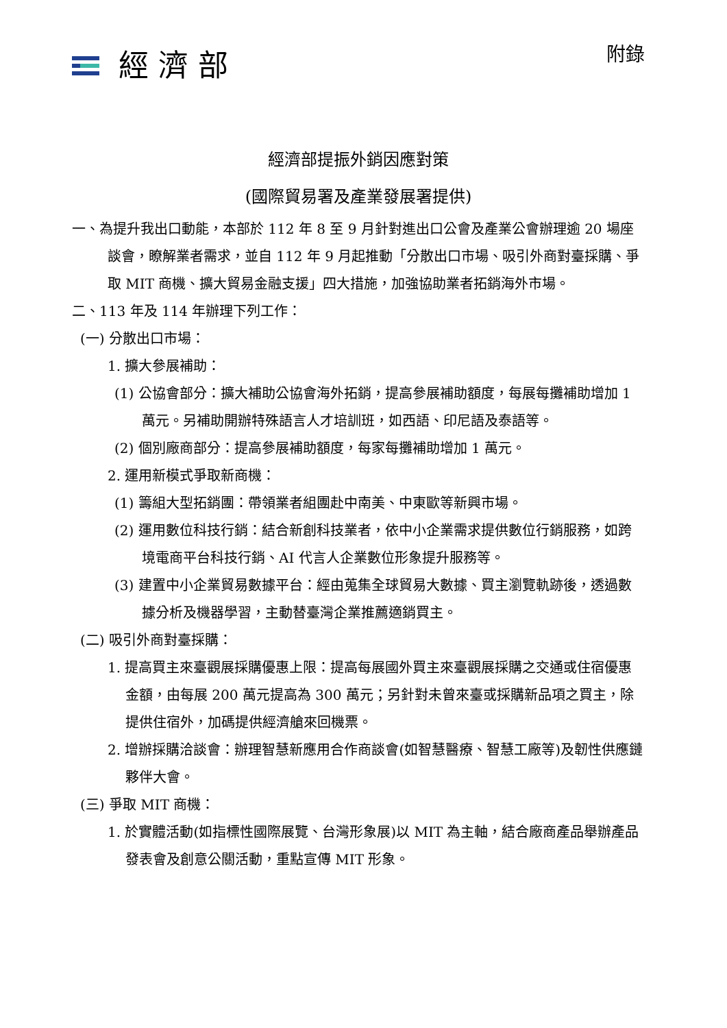經濟部
附錄
經濟部提振外銷因應對策
(國際貿易署及產業發展署提供)
一、為提升我出口動能，本部於 112 年 8 至 9 月針對進出口公會及產業公會辦理逾 20 場座談會，瞭解業者需求，並自 112 年 9 月起推動「分散出口市場、吸引外商對臺採購、爭取 MIT 商機、擴大貿易金融支援」四大措施，加強協助業者拓銷海外市場。
二、113 年及 114 年辦理下列工作：
(一) 分散出口市場：
1. 擴大參展補助：
(1) 公協會部分：擴大補助公協會海外拓銷，提高參展補助額度，每展每攤補助增加 1 萬元。另補助開辦特殊語言人才培訓班，如西語、印尼語及泰語等。
(2) 個別廠商部分：提高參展補助額度，每家每攤補助增加 1 萬元。
2. 運用新模式爭取新商機：
(1) 籌組大型拓銷團：帶領業者組團赴中南美、中東歐等新興市場。
(2) 運用數位科技行銷：結合新創科技業者，依中小企業需求提供數位行銷服務，如跨境電商平台科技行銷、AI 代言人企業數位形象提升服務等。
(3) 建置中小企業貿易數據平台：經由蒐集全球貿易大數據、買主瀏覽軌跡後，透過數據分析及機器學習，主動替臺灣企業推薦適銷買主。
(二) 吸引外商對臺採購：
1. 提高買主來臺觀展採購優惠上限：提高每展國外買主來臺觀展採購之交通或住宿優惠金額，由每展 200 萬元提高為 300 萬元；另針對未曾來臺或採購新品項之買主，除提供住宿外，加碼提供經濟艙來回機票。
2. 增辦採購洽談會：辦理智慧新應用合作商談會(如智慧醫療、智慧工廠等)及韌性供應鏈夥伴大會。
(三) 爭取 MIT 商機：
1. 於實體活動(如指標性國際展覽、台灣形象展)以 MIT 為主軸，結合廠商產品舉辦產品發表會及創意公關活動，重點宣傳 MIT 形象。